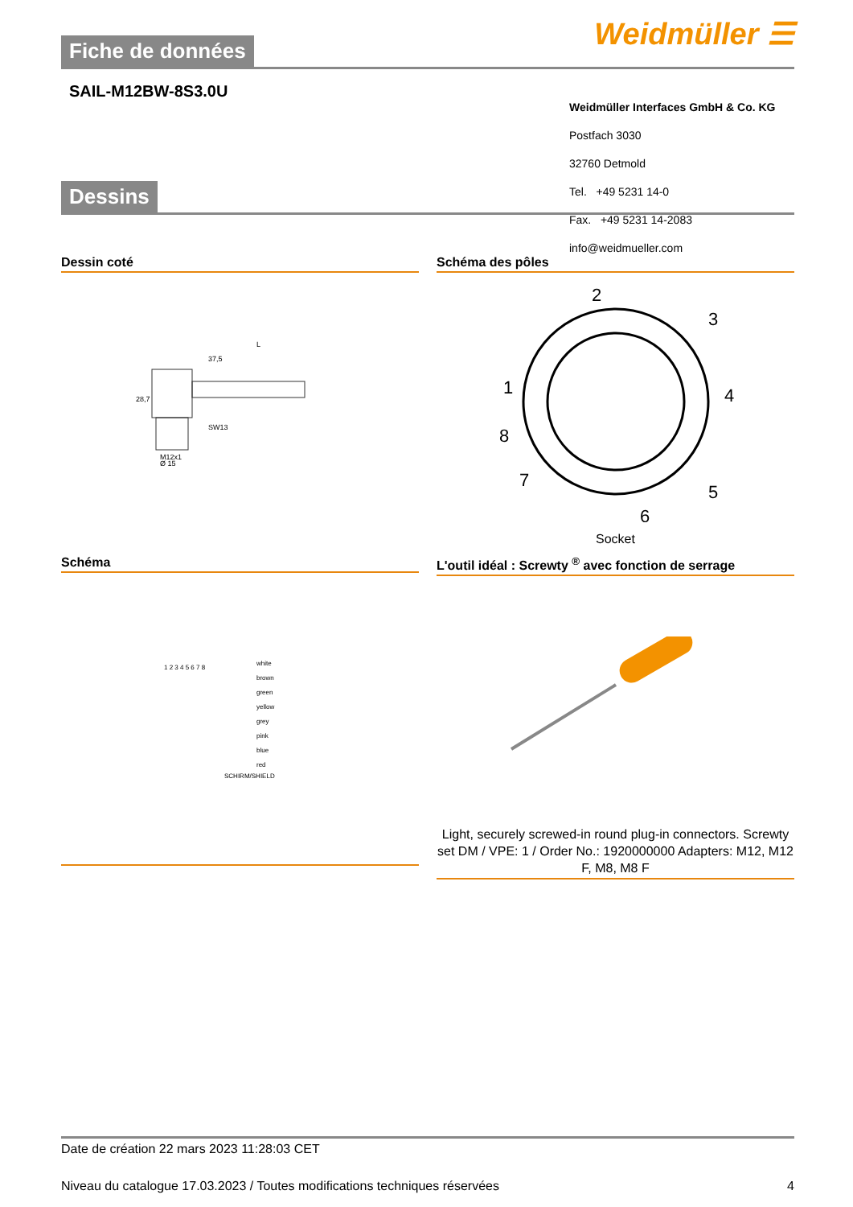Weidmüller ☰
Fiche de données
SAIL-M12BW-8S3.0U
Weidmüller Interfaces GmbH & Co. KG
Postfach 3030
32760 Detmold
Tel. +49 5231 14-0
Fax. +49 5231 14-2083
info@weidmueller.com
Dessins
Dessin coté
37,5
L
SW13
28,7
M12x1
Ø 15
Schéma des pôles
2
3
4
5
6
7
8
1
Socket
Schéma
white
brown
green
yellow
grey
pink
blue
red
SCHIRM/SHIELD
1 2 3 4 5 6 7 8
L'outil idéal : Screwty <sup>®</sup> avec fonction de serrage
Light, securely screwed-in round plug-in connectors. Screwty set DM / VPE: 1 / Order No.: 1920000000 Adapters: M12, M12 F, M8, M8 F
Date de création 22 mars 2023 11:28:03 CET
Niveau du catalogue 17.03.2023 / Toutes modifications techniques réservées 4